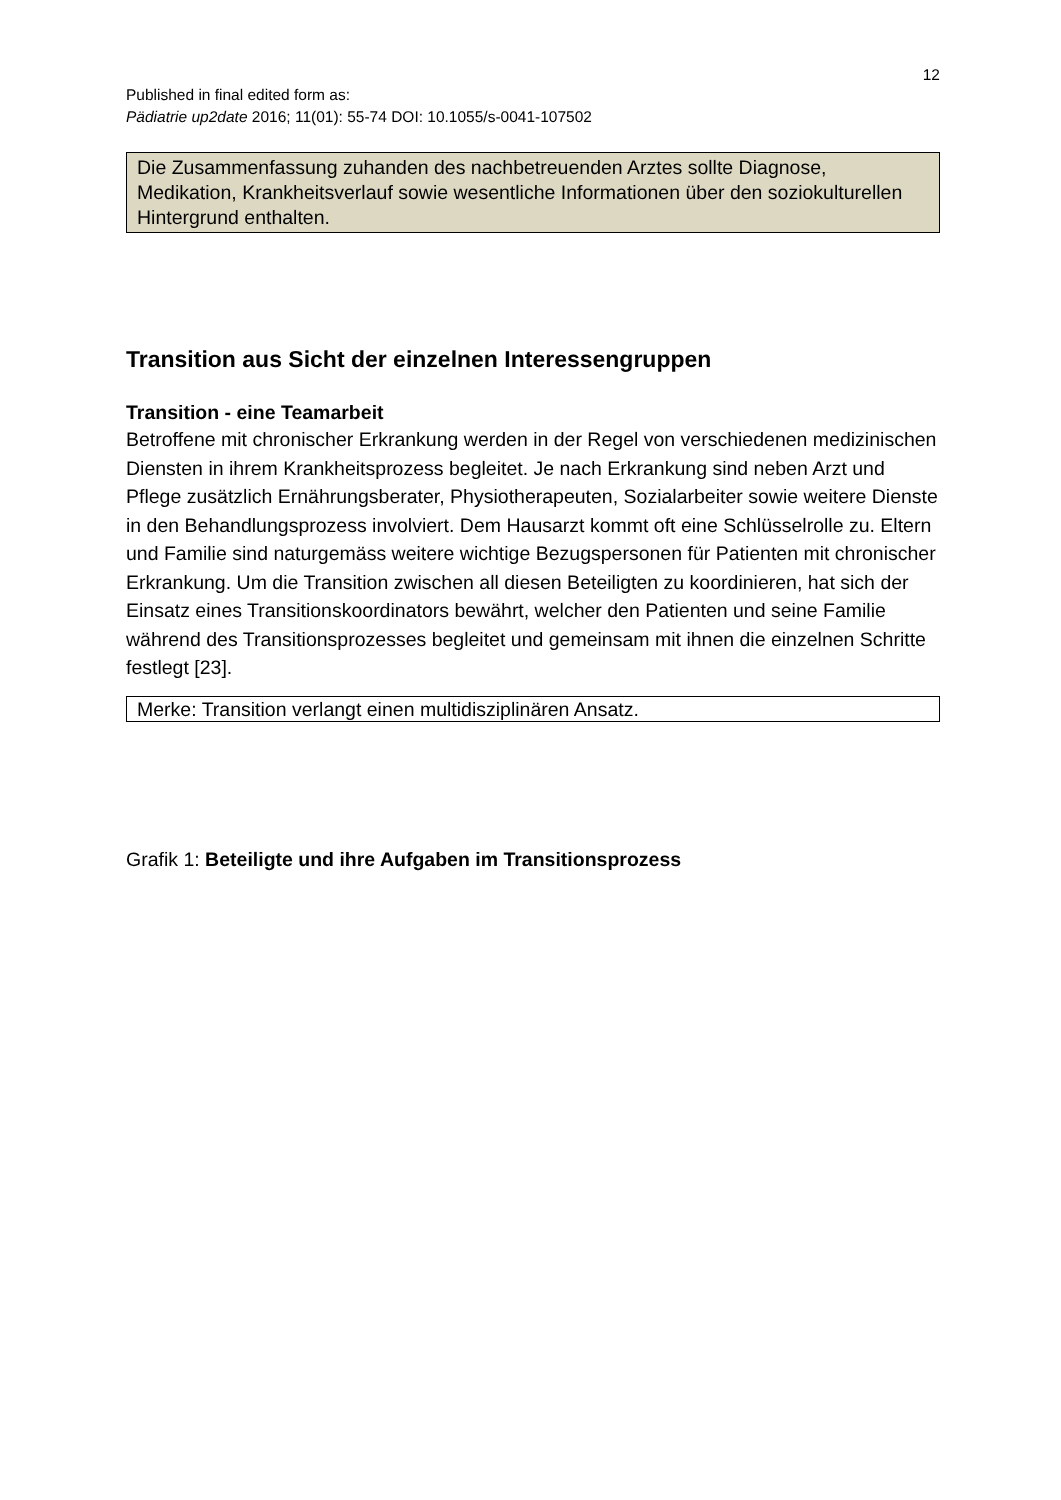12
Published in final edited form as:
Pädiatrie up2date 2016; 11(01): 55-74 DOI: 10.1055/s-0041-107502
Die Zusammenfassung zuhanden des nachbetreuenden Arztes sollte Diagnose, Medikation, Krankheitsverlauf sowie wesentliche Informationen über den soziokulturellen Hintergrund enthalten.
Transition aus Sicht der einzelnen Interessengruppen
Transition - eine Teamarbeit
Betroffene mit chronischer Erkrankung werden in der Regel von verschiedenen medizinischen Diensten in ihrem Krankheitsprozess begleitet. Je nach Erkrankung sind neben Arzt und Pflege zusätzlich Ernährungsberater, Physiotherapeuten, Sozialarbeiter sowie weitere Dienste in den Behandlungsprozess involviert. Dem Hausarzt kommt oft eine Schlüsselrolle zu. Eltern und Familie sind naturgemäss weitere wichtige Bezugspersonen für Patienten mit chronischer Erkrankung. Um die Transition zwischen all diesen Beteiligten zu koordinieren, hat sich der Einsatz eines Transitionskoordinators bewährt, welcher den Patienten und seine Familie während des Transitionsprozesses begleitet und gemeinsam mit ihnen die einzelnen Schritte festlegt [23].
Merke: Transition verlangt einen multidisziplinären Ansatz.
Grafik 1: Beteiligte und ihre Aufgaben im Transitionsprozess